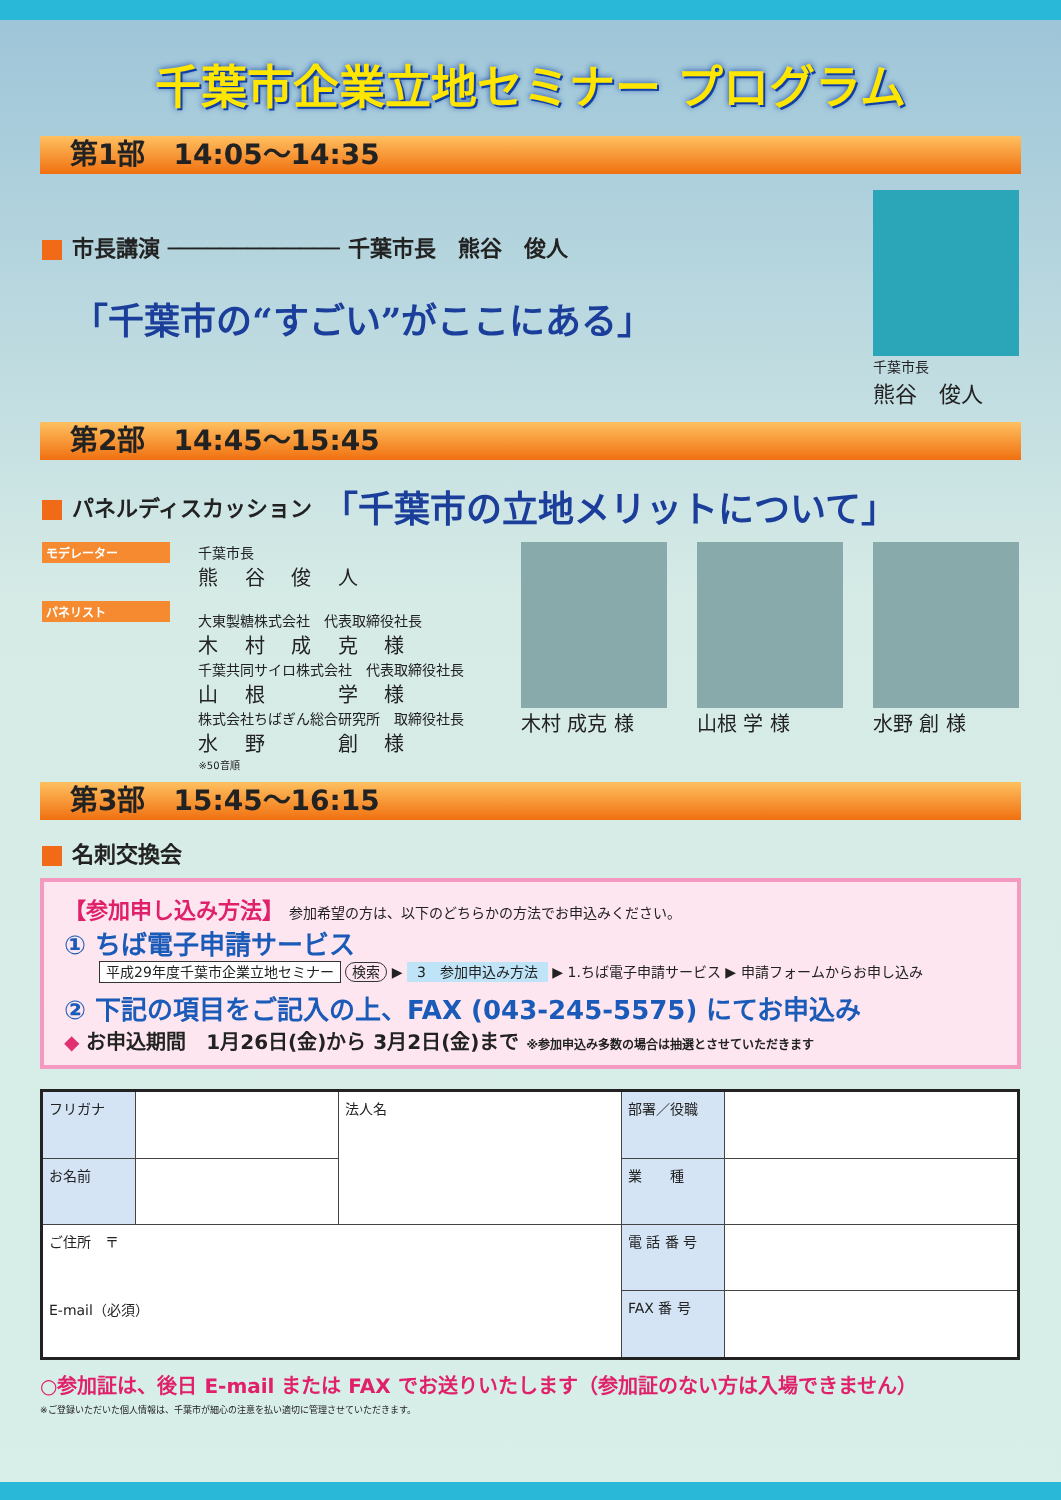千葉市企業立地セミナー プログラム
第1部　14:05〜14:35
市長講演 ───────────── 千葉市長　熊谷　俊人
「千葉市の“すごい”がここにある」
千葉市長
熊谷　俊人
第2部　14:45〜15:45
パネルディスカッション 「千葉市の立地メリットについて」
モデレーター
パネリスト
千葉市長
熊 谷 俊 人
大東製糖株式会社　代表取締役社長
木 村 成 克 様
千葉共同サイロ株式会社　代表取締役社長
山 根 　 学 様
株式会社ちばぎん総合研究所　取締役社長
水 野 　 創 様
※50音順
木村 成克 様 山根 学 様 水野 創 様
第3部　15:45〜16:15
名刺交換会
【参加申し込み方法】 参加希望の方は、以下のどちらかの方法でお申込みください。
① ちば電子申請サービス
平成29年度千葉市企業立地セミナー 検索 ▶ 3　参加申込み方法 ▶ 1.ちば電子申請サービス ▶ 申請フォームからお申し込み
② 下記の項目をご記入の上、FAX (043-245-5575) にてお申込み
◆ お申込期間　1月26日(金)から 3月2日(金)まで ※参加申込み多数の場合は抽選とさせていただきます
| フリガナ | | 法人名 | 部署／役職 | |
| お名前 | | | 業 種 | |
| ご住所 〒 E-mail（必須） | | | 電 話 番 号 | |
| | | | FAX 番 号 | |
○参加証は、後日 E-mail または FAX でお送りいたします（参加証のない方は入場できません）
※ご登録いただいた個人情報は、千葉市が細心の注意を払い適切に管理させていただきます。